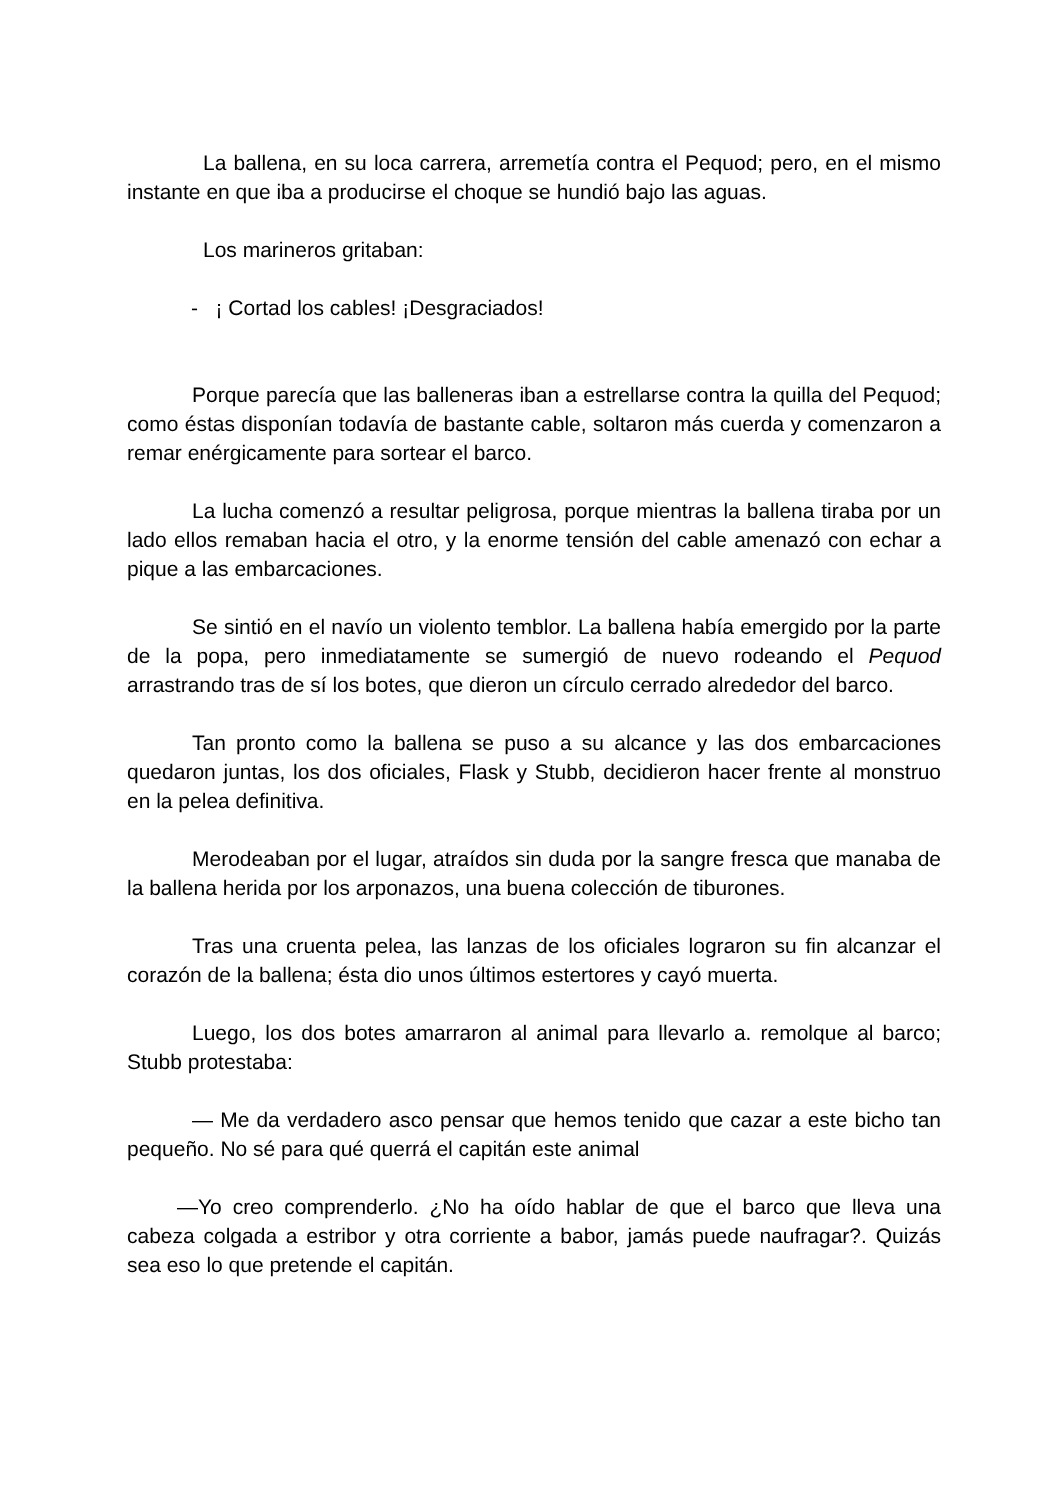La ballena, en su loca carrera, arremetía contra el Pequod; pero, en el mismo instante en que iba a producirse el choque se hundió bajo las aguas.
Los marineros gritaban:
- ¡ Cortad los cables! ¡Desgraciados!
Porque parecía que las balleneras iban a estrellarse contra la quilla del Pequod; como éstas disponían todavía de bastante cable, soltaron más cuerda y comenzaron a remar enérgicamente para sortear el barco.
La lucha comenzó a resultar peligrosa, porque mientras la ballena tiraba por un lado ellos remaban hacia el otro, y la enorme tensión del cable amenazó con echar a pique a las embarcaciones.
Se sintió en el navío un violento temblor. La ballena había emergido por la parte de la popa, pero inmediatamente se sumergió de nuevo rodeando el Pequod arrastrando tras de sí los botes, que dieron un círculo cerrado alrededor del barco.
Tan pronto como la ballena se puso a su alcance y las dos embarcaciones quedaron juntas, los dos oficiales, Flask y Stubb, decidieron hacer frente al monstruo en la pelea definitiva.
Merodeaban por el lugar, atraídos sin duda por la sangre fresca que manaba de la ballena herida por los arponazos, una buena colección de tiburones.
Tras una cruenta pelea, las lanzas de los oficiales lograron su fin alcanzar el corazón de la ballena; ésta dio unos últimos estertores y cayó muerta.
Luego, los dos botes amarraron al animal para llevarlo a. remolque al barco; Stubb protestaba:
— Me da verdadero asco pensar que hemos tenido que cazar a este bicho tan pequeño. No sé para qué querrá el capitán este animal
—Yo creo comprenderlo. ¿No ha oído hablar de que el barco que lleva una cabeza colgada a estribor y otra corriente a babor, jamás puede naufragar?. Quizás sea eso lo que pretende el capitán.